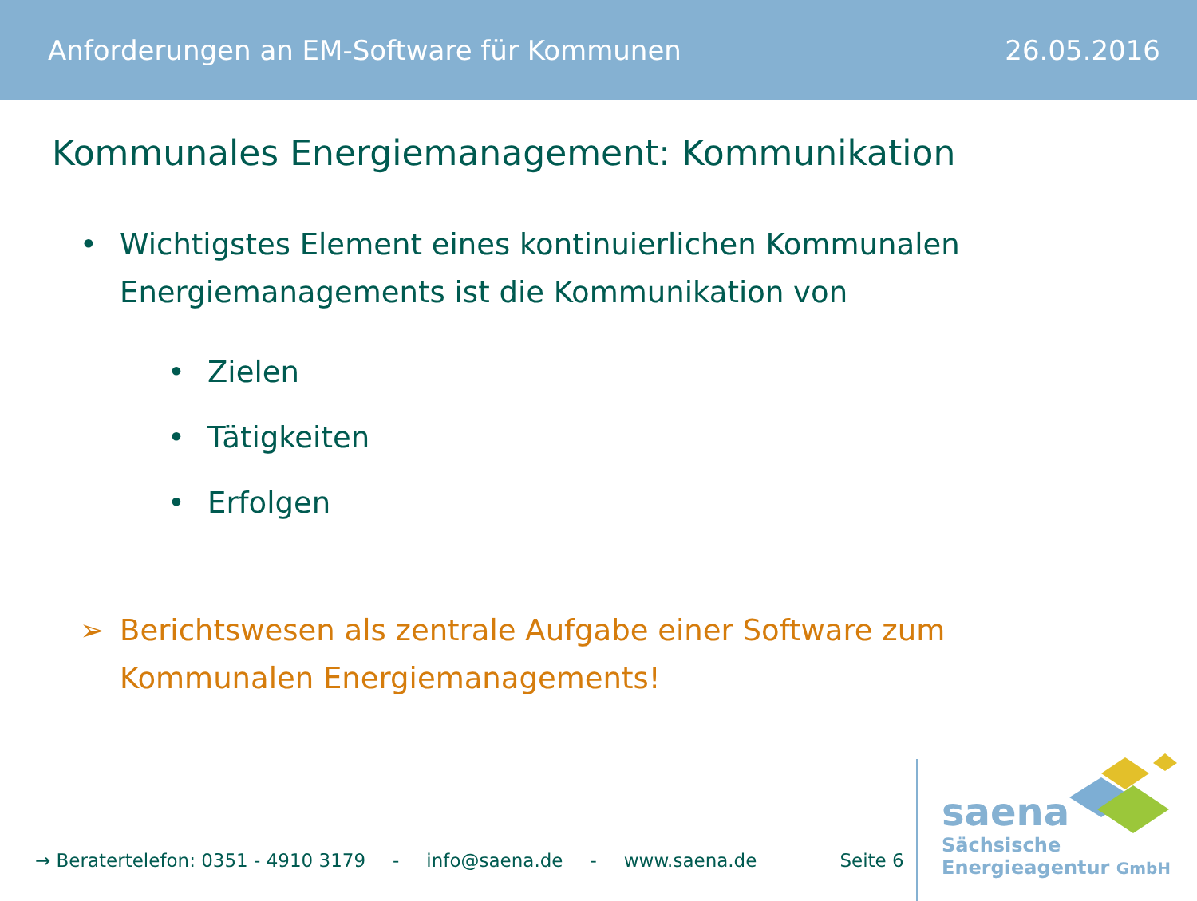Anforderungen an EM-Software für Kommunen 26.05.2016
Kommunales Energiemanagement: Kommunikation
• Wichtigstes Element eines kontinuierlichen Kommunalen
Energiemanagements ist die Kommunikation von
• Zielen
• Tätigkeiten
• Erfolgen
➢ Berichtswesen als zentrale Aufgabe einer Software zum
Kommunalen Energiemanagements!
→ Beratertelefon: 0351 - 4910 3179 - info@saena.de - www.saena.de Seite 6
saena
Sächsische
Energieagentur GmbH